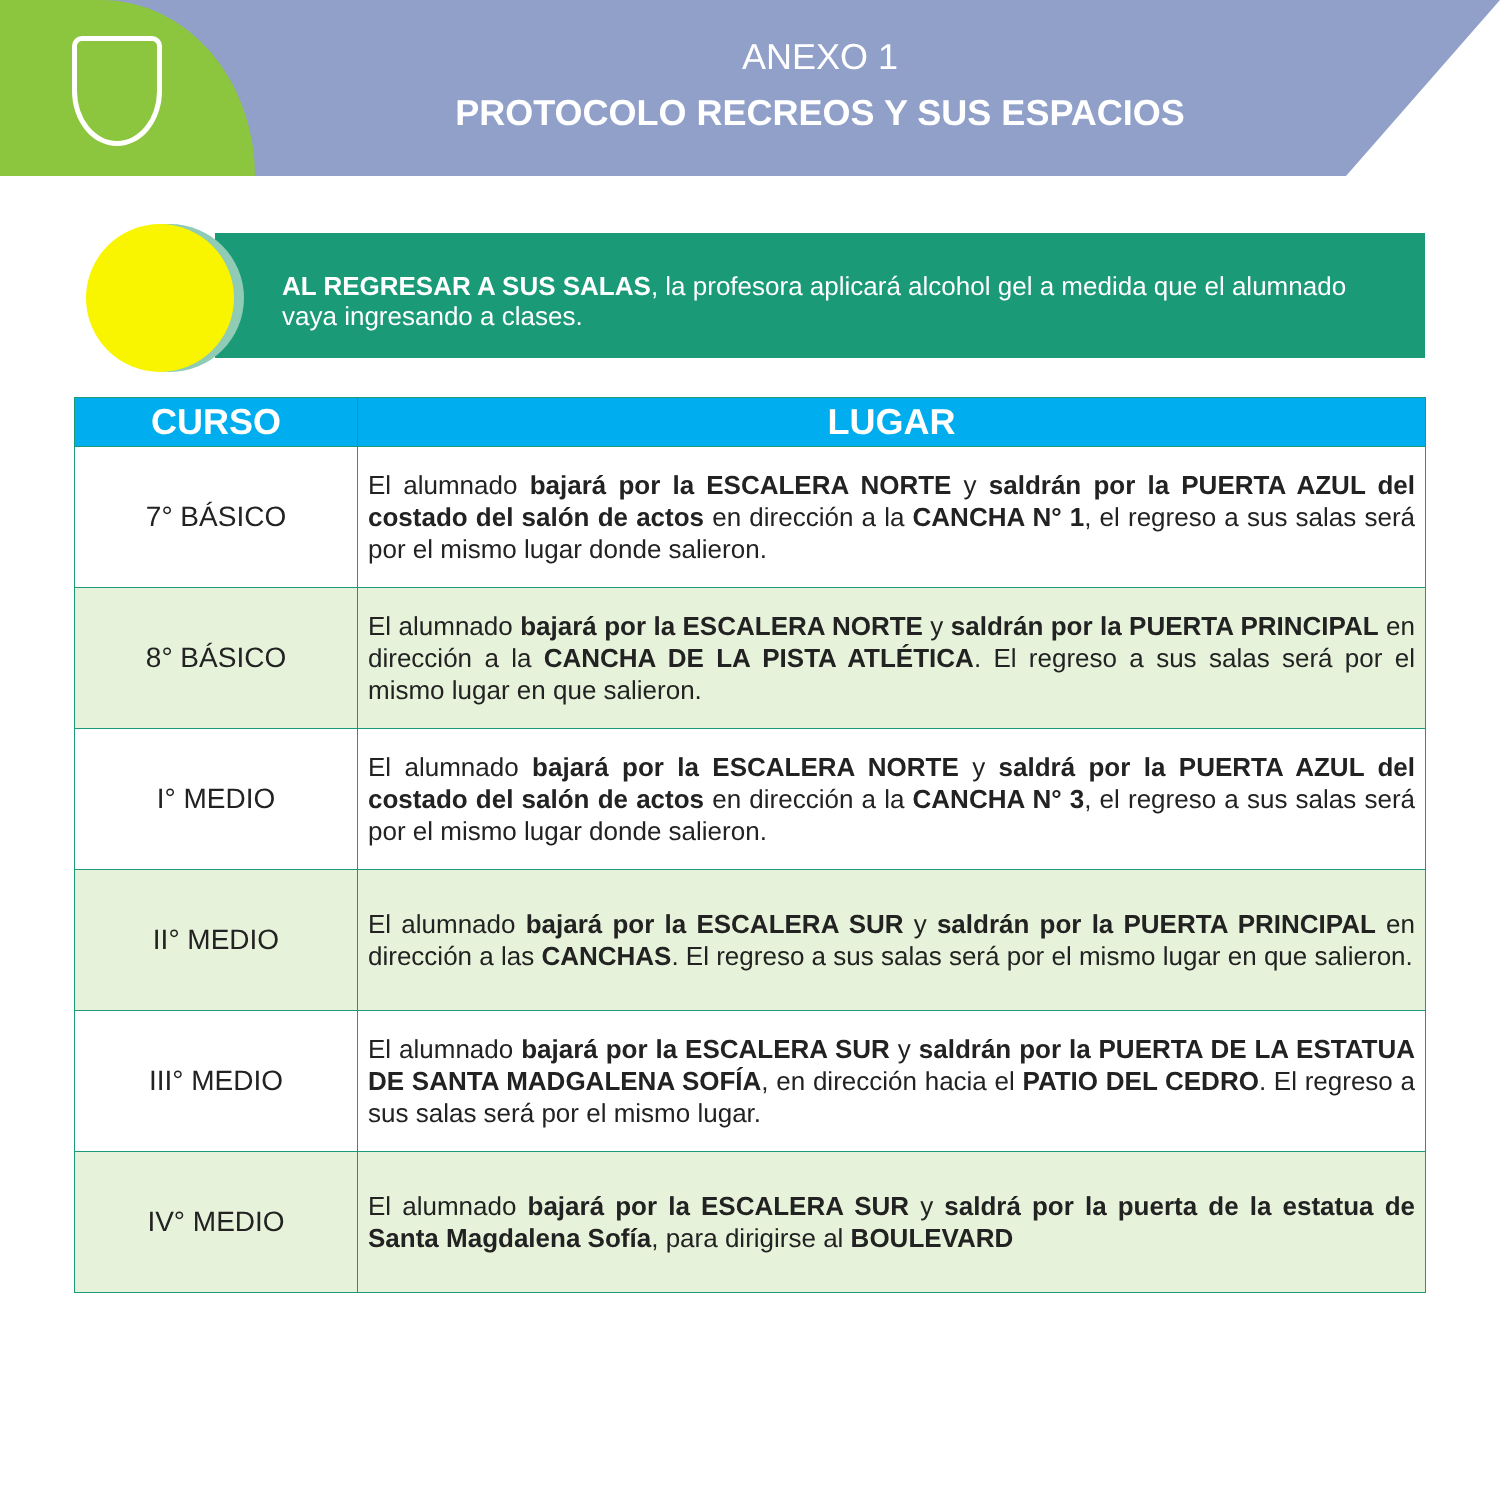ANEXO 1
PROTOCOLO RECREOS Y SUS ESPACIOS
AL REGRESAR A SUS SALAS, la profesora aplicará alcohol gel a medida que el alumnado vaya ingresando a clases.
| CURSO | LUGAR |
| --- | --- |
| 7° BÁSICO | El alumnado bajará por la ESCALERA NORTE y saldrán por la PUERTA AZUL del costado del salón de actos en dirección a la CANCHA N° 1 , el regreso a sus salas será por el mismo lugar donde salieron. |
| 8° BÁSICO | El alumnado bajará por la ESCALERA NORTE y saldrán por la PUERTA PRINCIPAL en dirección a la CANCHA DE LA PISTA ATLÉTICA . El regreso a sus salas será por el mismo lugar en que salieron. |
| I° MEDIO | El alumnado bajará por la ESCALERA NORTE y saldrá por la PUERTA AZUL del costado del salón de actos en dirección a la CANCHA N° 3 , el regreso a sus salas será por el mismo lugar donde salieron. |
| II° MEDIO | El alumnado bajará por la ESCALERA SUR y saldrán por la PUERTA PRINCIPAL en dirección a las CANCHAS . El regreso a sus salas será por el mismo lugar en que salieron. |
| III° MEDIO | El alumnado bajará por la ESCALERA SUR y saldrán por la PUERTA DE LA ESTATUA DE SANTA MADGALENA SOFÍA , en dirección hacia el PATIO DEL CEDRO . El regreso a sus salas será por el mismo lugar. |
| IV° MEDIO | El alumnado bajará por la ESCALERA SUR y saldrá por la puerta de la estatua de Santa Magdalena Sofía , para dirigirse al BOULEVARD |